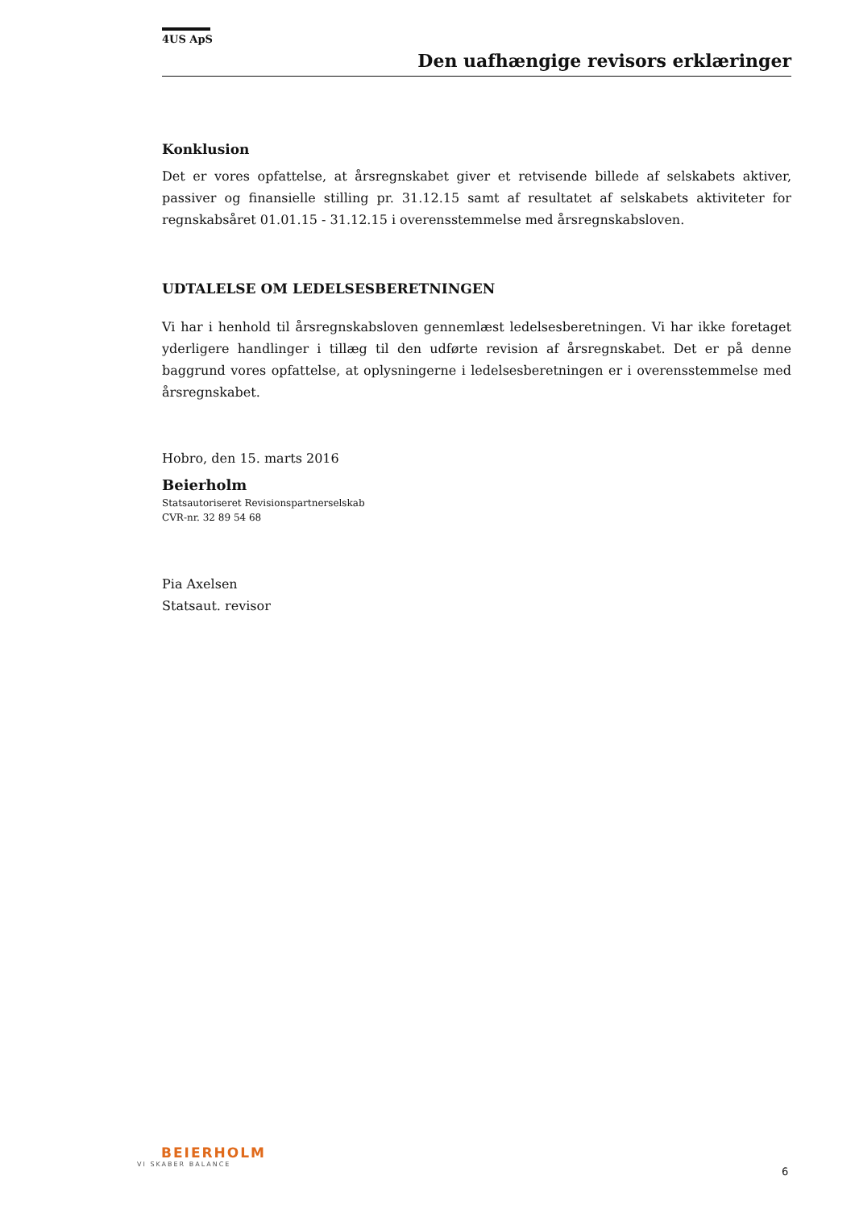4US ApS
Den uafhængige revisors erklæringer
Konklusion
Det er vores opfattelse, at årsregnskabet giver et retvisende billede af selskabets aktiver, passiver og finansielle stilling pr. 31.12.15 samt af resultatet af selskabets aktiviteter for regnskabsåret 01.01.15 - 31.12.15 i overensstemmelse med årsregnskabsloven.
UDTALELSE OM LEDELSESBERETNINGEN
Vi har i henhold til årsregnskabsloven gennemlæst ledelsesberetningen. Vi har ikke foretaget yderligere handlinger i tillæg til den udførte revision af årsregnskabet. Det er på denne baggrund vores opfattelse, at oplysningerne i ledelsesberetningen er i overensstemmelse med årsregnskabet.
Hobro, den 15. marts 2016
Beierholm
Statsautoriseret Revisionspartnerselskab
CVR-nr. 32 89 54 68
Pia Axelsen
Statsaut. revisor
BEIERHOLM
VI SKABER BALANCE
6